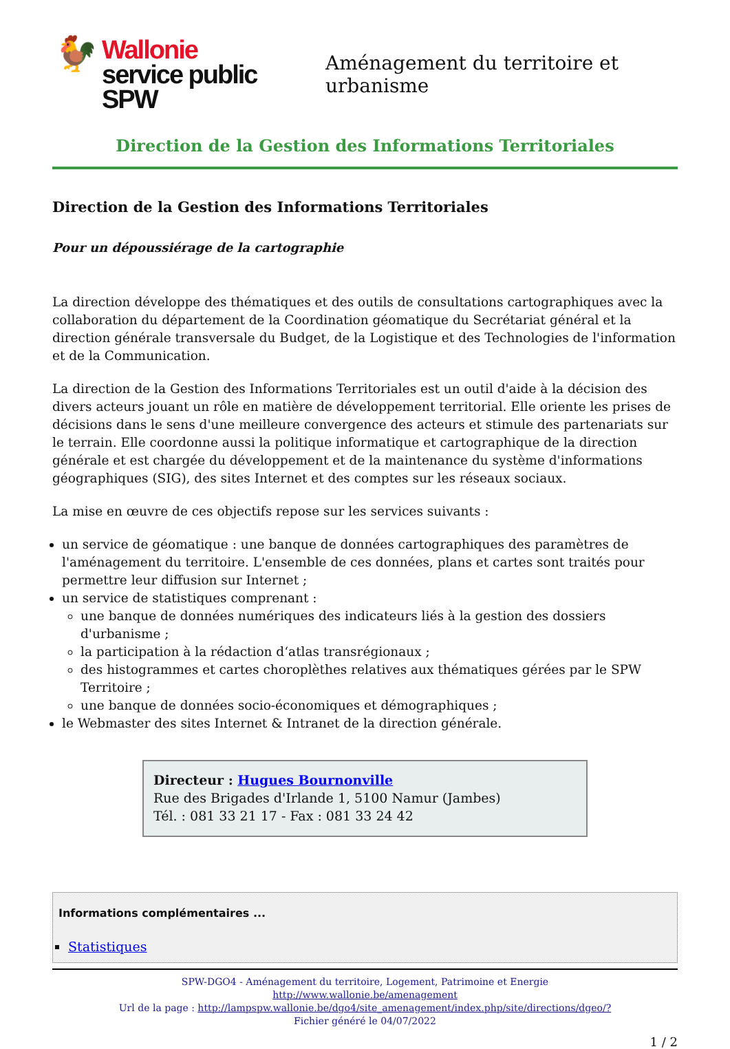🐓 Wallonie
service public
SPW
Aménagement du territoire et urbanisme
Direction de la Gestion des Informations Territoriales
Direction de la Gestion des Informations Territoriales
Pour un dépoussiérage de la cartographie
La direction développe des thématiques et des outils de consultations cartographiques avec la collaboration du département de la Coordination géomatique du Secrétariat général et la direction générale transversale du Budget, de la Logistique et des Technologies de l'information et de la Communication.
La direction de la Gestion des Informations Territoriales est un outil d'aide à la décision des divers acteurs jouant un rôle en matière de développement territorial. Elle oriente les prises de décisions dans le sens d'une meilleure convergence des acteurs et stimule des partenariats sur le terrain. Elle coordonne aussi la politique informatique et cartographique de la direction générale et est chargée du développement et de la maintenance du système d'informations géographiques (SIG), des sites Internet et des comptes sur les réseaux sociaux.
La mise en œuvre de ces objectifs repose sur les services suivants :
un service de géomatique : une banque de données cartographiques des paramètres de l'aménagement du territoire. L'ensemble de ces données, plans et cartes sont traités pour permettre leur diffusion sur Internet ;
un service de statistiques comprenant :
une banque de données numériques des indicateurs liés à la gestion des dossiers d'urbanisme ;
la participation à la rédaction d‘atlas transrégionaux ;
des histogrammes et cartes choroplèthes relatives aux thématiques gérées par le SPW Territoire ;
une banque de données socio-économiques et démographiques ;
le Webmaster des sites Internet & Intranet de la direction générale.
Directeur : Hugues Bournonville
Rue des Brigades d'Irlande 1, 5100 Namur (Jambes)
Tél. : 081 33 21 17 - Fax : 081 33 24 42
Informations complémentaires ...
Statistiques
SPW-DGO4 - Aménagement du territoire, Logement, Patrimoine et Energie
http://www.wallonie.be/amenagement
Url de la page : http://lampspw.wallonie.be/dgo4/site_amenagement/index.php/site/directions/dgeo/?
Fichier généré le 04/07/2022
1 / 2